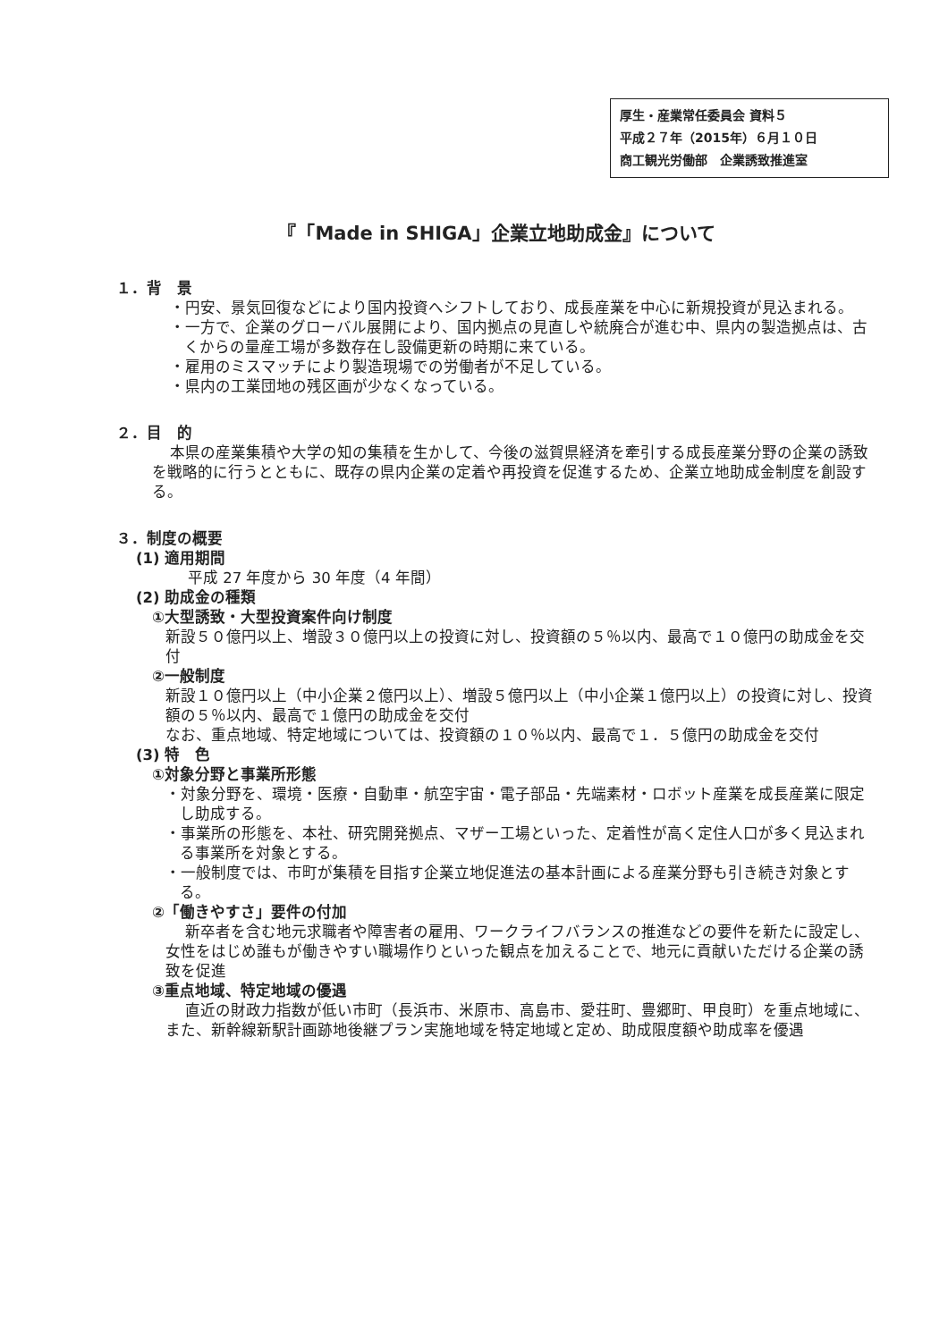厚生・産業常任委員会 資料５
平成２７年（2015年）６月１０日
商工観光労働部　企業誘致推進室
『「Made in SHIGA」企業立地助成金』について
１．背　景
・円安、景気回復などにより国内投資へシフトしており、成長産業を中心に新規投資が見込まれる。
・一方で、企業のグローバル展開により、国内拠点の見直しや統廃合が進む中、県内の製造拠点は、古くからの量産工場が多数存在し設備更新の時期に来ている。
・雇用のミスマッチにより製造現場での労働者が不足している。
・県内の工業団地の残区画が少なくなっている。
２．目　的
本県の産業集積や大学の知の集積を生かして、今後の滋賀県経済を牽引する成長産業分野の企業の誘致を戦略的に行うとともに、既存の県内企業の定着や再投資を促進するため、企業立地助成金制度を創設する。
３．制度の概要
(1) 適用期間
平成 27 年度から 30 年度（4 年間）
(2) 助成金の種類
①大型誘致・大型投資案件向け制度
新設５０億円以上、増設３０億円以上の投資に対し、投資額の５％以内、最高で１０億円の助成金を交付
②一般制度
新設１０億円以上（中小企業２億円以上）、増設５億円以上（中小企業１億円以上）の投資に対し、投資額の５％以内、最高で１億円の助成金を交付
なお、重点地域、特定地域については、投資額の１０％以内、最高で１．５億円の助成金を交付
(3) 特　色
①対象分野と事業所形態
・対象分野を、環境・医療・自動車・航空宇宙・電子部品・先端素材・ロボット産業を成長産業に限定し助成する。
・事業所の形態を、本社、研究開発拠点、マザー工場といった、定着性が高く定住人口が多く見込まれる事業所を対象とする。
・一般制度では、市町が集積を目指す企業立地促進法の基本計画による産業分野も引き続き対象とする。
②「働きやすさ」要件の付加
新卒者を含む地元求職者や障害者の雇用、ワークライフバランスの推進などの要件を新たに設定し、女性をはじめ誰もが働きやすい職場作りといった観点を加えることで、地元に貢献いただける企業の誘致を促進
③重点地域、特定地域の優遇
直近の財政力指数が低い市町（長浜市、米原市、高島市、愛荘町、豊郷町、甲良町）を重点地域に、また、新幹線新駅計画跡地後継プラン実施地域を特定地域と定め、助成限度額や助成率を優遇